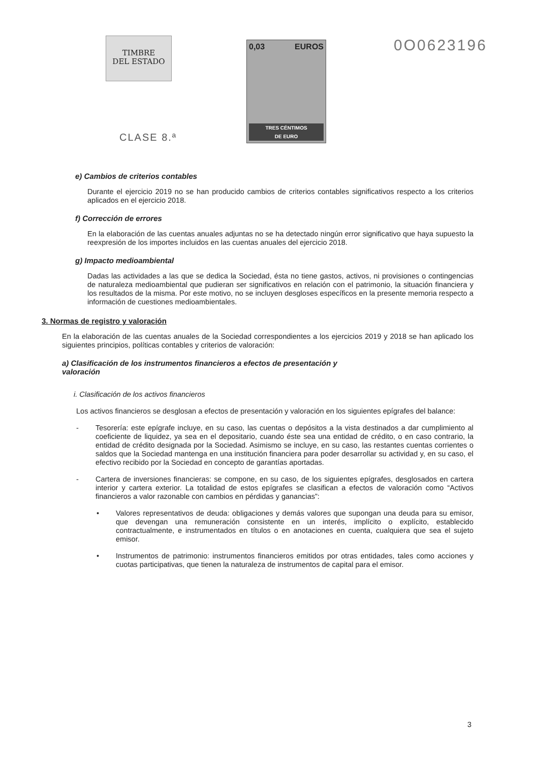TIMBRE
DEL ESTADO
CLASE 8.ª
0,03 EUROS
TRES CÉNTIMOS
DE EURO
0O0623196
e) Cambios de criterios contables
Durante el ejercicio 2019 no se han producido cambios de criterios contables significativos respecto a los criterios aplicados en el ejercicio 2018.
f) Corrección de errores
En la elaboración de las cuentas anuales adjuntas no se ha detectado ningún error significativo que haya supuesto la reexpresión de los importes incluidos en las cuentas anuales del ejercicio 2018.
g) Impacto medioambiental
Dadas las actividades a las que se dedica la Sociedad, ésta no tiene gastos, activos, ni provisiones o contingencias de naturaleza medioambiental que pudieran ser significativos en relación con el patrimonio, la situación financiera y los resultados de la misma. Por este motivo, no se incluyen desgloses específicos en la presente memoria respecto a información de cuestiones medioambientales.
3. Normas de registro y valoración
En la elaboración de las cuentas anuales de la Sociedad correspondientes a los ejercicios 2019 y 2018 se han aplicado los siguientes principios, políticas contables y criterios de valoración:
a) Clasificación de los instrumentos financieros a efectos de presentación y valoración
i. Clasificación de los activos financieros
Los activos financieros se desglosan a efectos de presentación y valoración en los siguientes epígrafes del balance:
- Tesorería: este epígrafe incluye, en su caso, las cuentas o depósitos a la vista destinados a dar cumplimiento al coeficiente de liquidez, ya sea en el depositario, cuando éste sea una entidad de crédito, o en caso contrario, la entidad de crédito designada por la Sociedad. Asimismo se incluye, en su caso, las restantes cuentas corrientes o saldos que la Sociedad mantenga en una institución financiera para poder desarrollar su actividad y, en su caso, el efectivo recibido por la Sociedad en concepto de garantías aportadas.
- Cartera de inversiones financieras: se compone, en su caso, de los siguientes epígrafes, desglosados en cartera interior y cartera exterior. La totalidad de estos epígrafes se clasifican a efectos de valoración como “Activos financieros a valor razonable con cambios en pérdidas y ganancias”:
• Valores representativos de deuda: obligaciones y demás valores que supongan una deuda para su emisor, que devengan una remuneración consistente en un interés, implícito o explícito, establecido contractualmente, e instrumentados en títulos o en anotaciones en cuenta, cualquiera que sea el sujeto emisor.
• Instrumentos de patrimonio: instrumentos financieros emitidos por otras entidades, tales como acciones y cuotas participativas, que tienen la naturaleza de instrumentos de capital para el emisor.
3